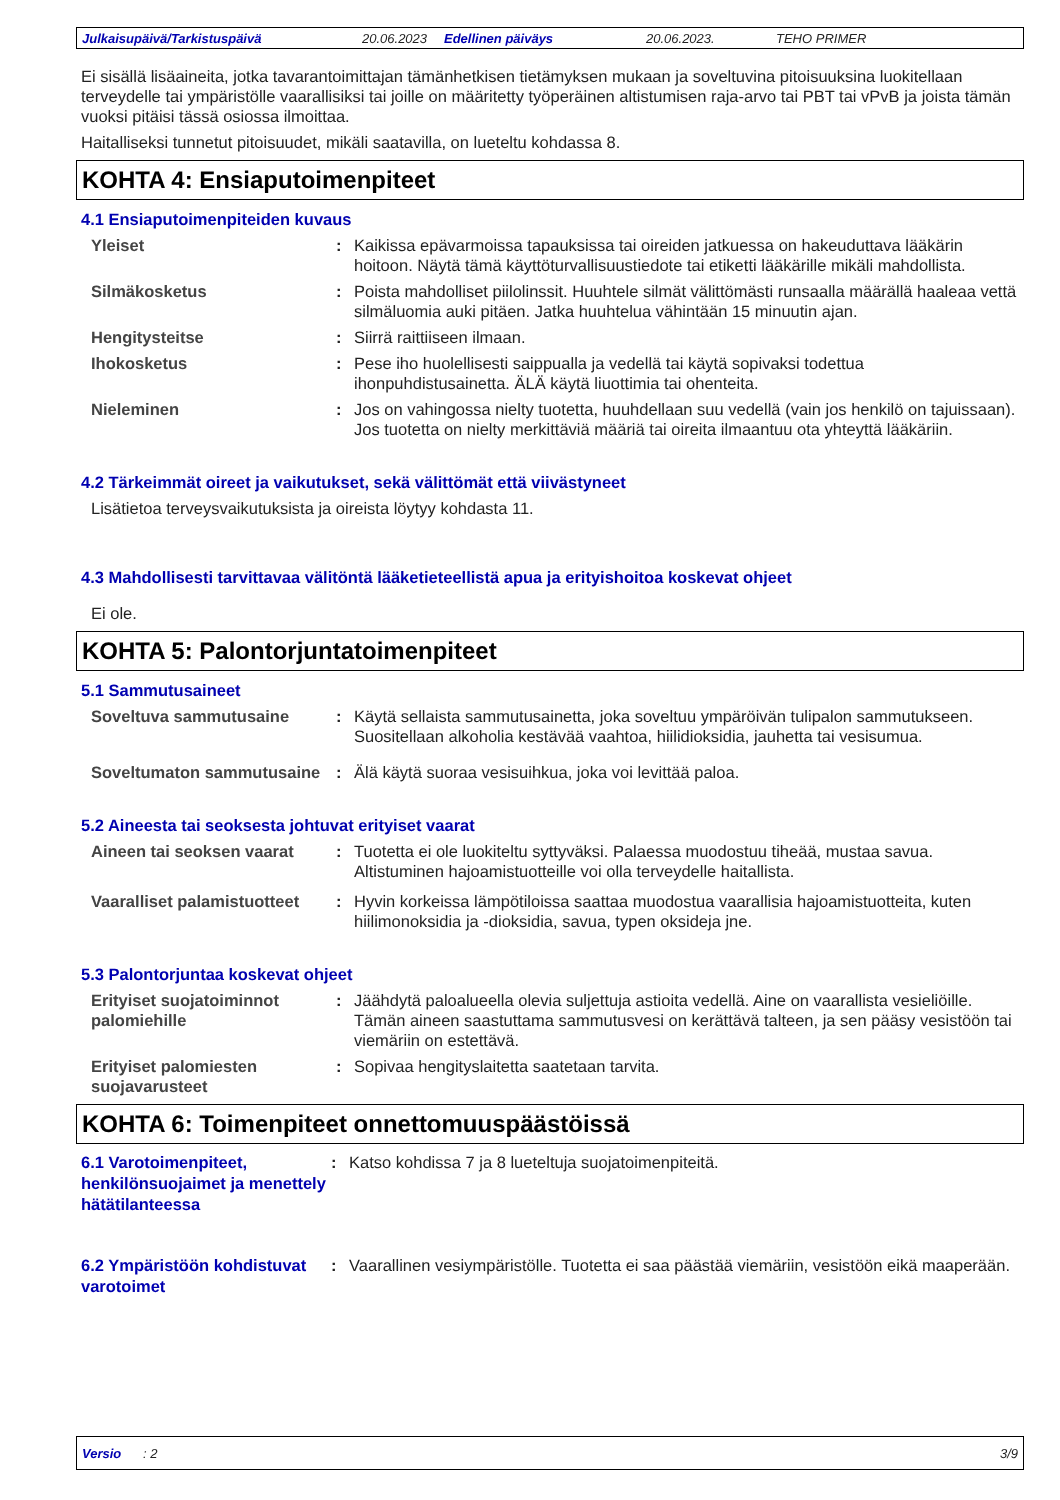Julkaisupäivä/Tarkistuspäivä 20.06.2023 Edellinen päiväys 20.06.2023. TEHO PRIMER
Ei sisällä lisäaineita, jotka tavarantoimittajan tämänhetkisen tietämyksen mukaan ja soveltuvina pitoisuuksina luokitellaan terveydelle tai ympäristölle vaarallisiksi tai joille on määritetty työperäinen altistumisen raja-arvo tai PBT tai vPvB ja joista tämän vuoksi pitäisi tässä osiossa ilmoittaa.
Haitalliseksi tunnetut pitoisuudet, mikäli saatavilla, on lueteltu kohdassa 8.
KOHTA 4: Ensiaputoimenpiteet
4.1 Ensiaputoimenpiteiden kuvaus
Yleiset : Kaikissa epävarmoissa tapauksissa tai oireiden jatkuessa on hakeuduttava lääkärin hoitoon. Näytä tämä käyttöturvallisuustiedote tai etiketti lääkärille mikäli mahdollista.
Silmäkosketus : Poista mahdolliset piilolinssit. Huuhtele silmät välittömästi runsaalla määrällä haaleaa vettä silmäluomia auki pitäen. Jatka huuhtelua vähintään 15 minuutin ajan.
Hengitysteitse : Siirrä raittiiseen ilmaan.
Ihokosketus : Pese iho huolellisesti saippualla ja vedellä tai käytä sopivaksi todettua ihonpuhdistusainetta. ÄLÄ käytä liuottimia tai ohenteita.
Nieleminen : Jos on vahingossa nielty tuotetta, huuhdellaan suu vedellä (vain jos henkilö on tajuissaan). Jos tuotetta on nielty merkittäviä määriä tai oireita ilmaantuu ota yhteyttä lääkäriin.
4.2 Tärkeimmät oireet ja vaikutukset, sekä välittömät että viivästyneet
Lisätietoa terveysvaikutuksista ja oireista löytyy kohdasta 11.
4.3 Mahdollisesti tarvittavaa välitöntä lääketieteellistä apua ja erityishoitoa koskevat ohjeet
Ei ole.
KOHTA 5: Palontorjuntatoimenpiteet
5.1 Sammutusaineet
Soveltuva sammutusaine : Käytä sellaista sammutusainetta, joka soveltuu ympäröivän tulipalon sammutukseen. Suositellaan alkoholia kestävää vaahtoa, hiilidioksidia, jauhetta tai vesisumua.
Soveltumaton sammutusaine
: Älä käytä suoraa vesisuihkua, joka voi levittää paloa.
5.2 Aineesta tai seoksesta johtuvat erityiset vaarat
Aineen tai seoksen vaarat
: Tuotetta ei ole luokiteltu syttyväksi. Palaessa muodostuu tiheää, mustaa savua. Altistuminen hajoamistuotteille voi olla terveydelle haitallista.
Vaaralliset palamistuotteet
: Hyvin korkeissa lämpötiloissa saattaa muodostua vaarallisia hajoamistuotteita, kuten hiilimonoksidia ja -dioksidia, savua, typen oksideja jne.
5.3 Palontorjuntaa koskevat ohjeet
Erityiset suojatoiminnot palomiehille
: Jäähdytä paloalueella olevia suljettuja astioita vedellä. Aine on vaarallista vesieliöille. Tämän aineen saastuttama sammutusvesi on kerättävä talteen, ja sen pääsy vesistöön tai viemäriin on estettävä.
Erityiset palomiesten suojavarusteet
: Sopivaa hengityslaitetta saatetaan tarvita.
KOHTA 6: Toimenpiteet onnettomuuspäästöissä
6.1 Varotoimenpiteet, henkilönsuojaimet ja menettely hätätilanteessa
: Katso kohdissa 7 ja 8 lueteltuja suojatoimenpiteitä.
6.2 Ympäristöön kohdistuvat varotoimet
: Vaarallinen vesiympäristölle. Tuotetta ei saa päästää viemäriin, vesistöön eikä maaperään.
Versio : 2 3/9